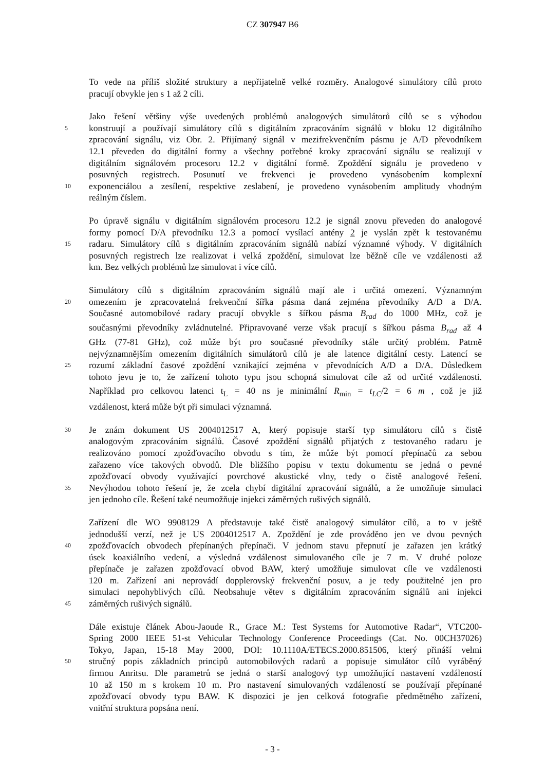CZ 307947 B6
To vede na příliš složité struktury a nepřijatelně velké rozměry. Analogové simulátory cílů proto
pracují obvykle jen s 1 až 2 cíli.
Jako řešení většiny výše uvedených problémů analogových simulátorů cílů se s výhodou
5 konstruují a používají simulátory cílů s digitálním zpracováním signálů v bloku 12 digitálního
zpracování signálu, viz Obr. 2. Přijímaný signál v mezifrekvenčním pásmu je A/D převodníkem
12.1 převeden do digitální formy a všechny potřebné kroky zpracování signálu se realizují v
digitálním signálovém procesoru 12.2 v digitální formě. Zpoždění signálu je provedeno v
posuvných registrech. Posunutí ve frekvenci je provedeno vynásobením komplexní
10 exponenciálou a zesílení, respektive zeslabení, je provedeno vynásobením amplitudy vhodným
reálným číslem.
Po úpravě signálu v digitálním signálovém procesoru 12.2 je signál znovu převeden do analogové
formy pomocí D/A převodníku 12.3 a pomocí vysílací antény 2 je vyslán zpět k testovanému
15 radaru. Simulátory cílů s digitálním zpracováním signálů nabízí významné výhody. V digitálních
posuvných registrech lze realizovat i velká zpoždění, simulovat lze běžně cíle ve vzdálenosti až
km. Bez velkých problémů lze simulovat i více cílů.
Simulátory cílů s digitálním zpracováním signálů mají ale i určitá omezení. Významným
20 omezením je zpracovatelná frekvenční šířka pásma daná zejména převodníky A/D a D/A.
Současné automobilové radary pracují obvykle s šířkou pásma B<sub>rad</sub> do 1000 MHz, což je
současnými převodníky zvládnutelné. Připravované verze však pracují s šířkou pásma B<sub>rad</sub> až 4
GHz (77-81 GHz), což může být pro současné převodníky stále určitý problém. Patrně
nejvýznamnějším omezením digitálních simulátorů cílů je ale latence digitální cesty. Latencí se
25 rozumí základní časové zpoždění vznikající zejména v převodnících A/D a D/A. Důsledkem
tohoto jevu je to, že zařízení tohoto typu jsou schopná simulovat cíle až od určité vzdálenosti.
Například pro celkovou latenci t<sub>L</sub> = 40 ns je minimální R<sub>min</sub> = t<sub>LC</sub>/2 = 6 m , což je již
vzdálenost, která může být při simulaci významná.
30 Je znám dokument US 2004012517 A, který popisuje starší typ simulátoru cílů s čistě
analogovým zpracováním signálů. Časové zpoždění signálů přijatých z testovaného radaru je
realizováno pomocí zpožďovacího obvodu s tím, že může být pomocí přepínačů za sebou
zařazeno více takových obvodů. Dle bližšího popisu v textu dokumentu se jedná o pevné
zpožďovací obvody využívající povrchové akustické vlny, tedy o čistě analogové řešení.
35 Nevýhodou tohoto řešení je, že zcela chybí digitální zpracování signálů, a že umožňuje simulaci
jen jednoho cíle. Řešení také neumožňuje injekci záměrných rušivých signálů.
Zařízení dle WO 9908129 A představuje také čistě analogový simulátor cílů, a to v ještě
jednodušší verzí, než je US 2004012517 A. Zpoždění je zde prováděno jen ve dvou pevných
40 zpožďovacích obvodech přepínaných přepínači. V jednom stavu přepnutí je zařazen jen krátký
úsek koaxiálního vedení, a výsledná vzdálenost simulovaného cíle je 7 m. V druhé poloze
přepínače je zařazen zpožďovací obvod BAW, který umožňuje simulovat cíle ve vzdálenosti
120 m. Zařízení ani neprovádí dopplerovský frekvenční posuv, a je tedy použitelné jen pro
simulaci nepohyblivých cílů. Neobsahuje větev s digitálním zpracováním signálů ani injekci
45 záměrných rušivých signálů.
Dále existuje článek Abou-Jaoude R., Grace M.: Test Systems for Automotive Radar“, VTC200-
Spring 2000 IEEE 51-st Vehicular Technology Conference Proceedings (Cat. No. 00CH37026)
Tokyo, Japan, 15-18 May 2000, DOI: 10.1110A/ETECS.2000.851506, který přináší velmi
50 stručný popis základních principů automobilových radarů a popisuje simulátor cílů vyráběný
firmou Anritsu. Dle parametrů se jedná o starší analogový typ umožňující nastavení vzdáleností
10 až 150 m s krokem 10 m. Pro nastavení simulovaných vzdáleností se používají přepínané
zpožďovací obvody typu BAW. K dispozici je jen celková fotografie předmětného zařízení,
vnitřní struktura popsána není.
- 3 -